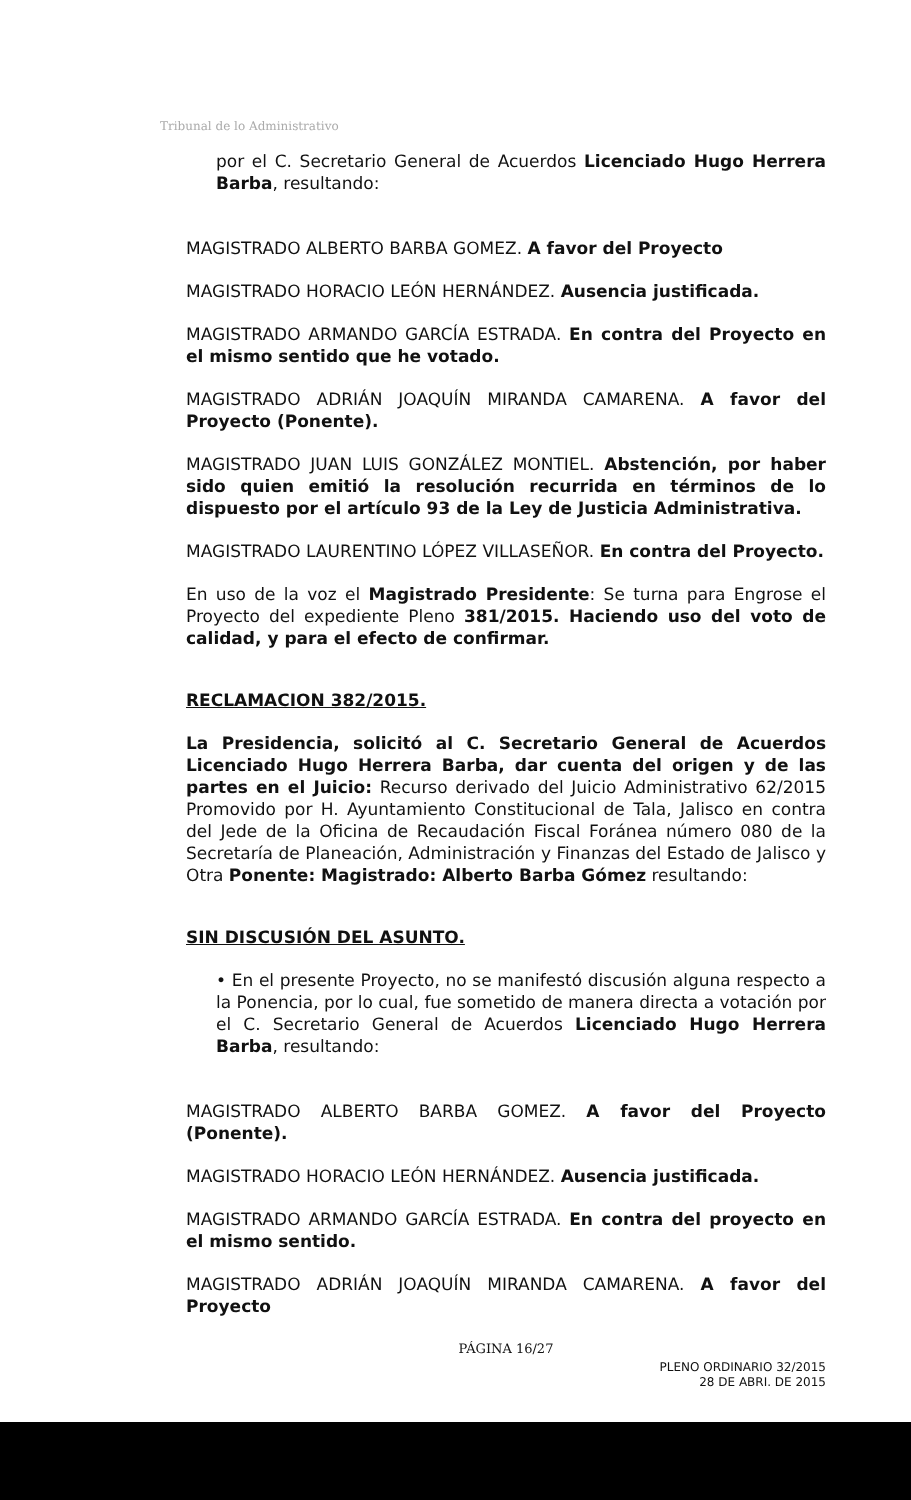Tribunal de lo Administrativo
por el C. Secretario General de Acuerdos Licenciado Hugo Herrera Barba, resultando:
MAGISTRADO ALBERTO BARBA GOMEZ. A favor del Proyecto
MAGISTRADO HORACIO LEÓN HERNÁNDEZ. Ausencia justificada.
MAGISTRADO ARMANDO GARCÍA ESTRADA. En contra del Proyecto en el mismo sentido que he votado.
MAGISTRADO ADRIÁN JOAQUÍN MIRANDA CAMARENA. A favor del Proyecto (Ponente).
MAGISTRADO JUAN LUIS GONZÁLEZ MONTIEL. Abstención, por haber sido quien emitió la resolución recurrida en términos de lo dispuesto por el artículo 93 de la Ley de Justicia Administrativa.
MAGISTRADO LAURENTINO LÓPEZ VILLASEÑOR. En contra del Proyecto.
En uso de la voz el Magistrado Presidente: Se turna para Engrose el Proyecto del expediente Pleno 381/2015. Haciendo uso del voto de calidad, y para el efecto de confirmar.
RECLAMACION 382/2015.
La Presidencia, solicitó al C. Secretario General de Acuerdos Licenciado Hugo Herrera Barba, dar cuenta del origen y de las partes en el Juicio: Recurso derivado del Juicio Administrativo 62/2015 Promovido por H. Ayuntamiento Constitucional de Tala, Jalisco en contra del Jede de la Oficina de Recaudación Fiscal Foránea número 080 de la Secretaría de Planeación, Administración y Finanzas del Estado de Jalisco y Otra Ponente: Magistrado: Alberto Barba Gómez resultando:
SIN DISCUSIÓN DEL ASUNTO.
• En el presente Proyecto, no se manifestó discusión alguna respecto a la Ponencia, por lo cual, fue sometido de manera directa a votación por el C. Secretario General de Acuerdos Licenciado Hugo Herrera Barba, resultando:
MAGISTRADO ALBERTO BARBA GOMEZ. A favor del Proyecto (Ponente).
MAGISTRADO HORACIO LEÓN HERNÁNDEZ. Ausencia justificada.
MAGISTRADO ARMANDO GARCÍA ESTRADA. En contra del proyecto en el mismo sentido.
MAGISTRADO ADRIÁN JOAQUÍN MIRANDA CAMARENA. A favor del Proyecto
PÁGINA 16/27
PLENO ORDINARIO 32/2015
28 DE ABRI. DE 2015